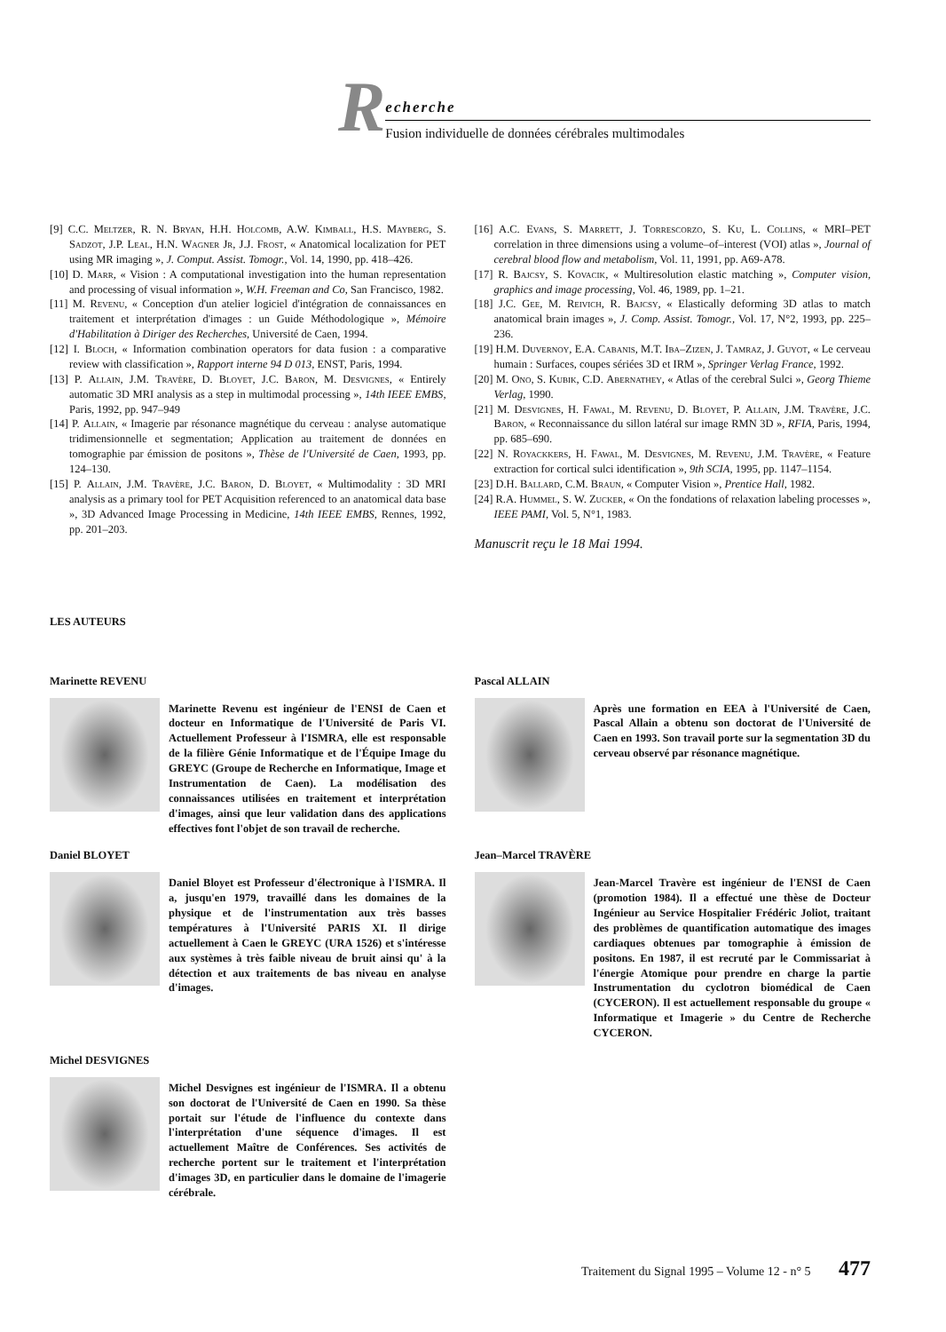R
echerche
Fusion individuelle de données cérébrales multimodales
[9] C.C. Meltzer, R. N. Bryan, H.H. Holcomb, A.W. Kimball, H.S. Mayberg, S. Sadzot, J.P. Leal, H.N. Wagner Jr, J.J. Frost, « Anatomical localization for PET using MR imaging », J. Comput. Assist. Tomogr., Vol. 14, 1990, pp. 418–426.
[10] D. Marr, « Vision : A computational investigation into the human representation and processing of visual information », W.H. Freeman and Co, San Francisco, 1982.
[11] M. Revenu, « Conception d'un atelier logiciel d'intégration de connaissances en traitement et interprétation d'images : un Guide Méthodologique », Mémoire d'Habilitation à Diriger des Recherches, Université de Caen, 1994.
[12] I. Bloch, « Information combination operators for data fusion : a comparative review with classification », Rapport interne 94 D 013, ENST, Paris, 1994.
[13] P. Allain, J.M. Travère, D. Bloyet, J.C. Baron, M. Desvignes, « Entirely automatic 3D MRI analysis as a step in multimodal processing », 14th IEEE EMBS, Paris, 1992, pp. 947–949
[14] P. Allain, « Imagerie par résonance magnétique du cerveau : analyse automatique tridimensionnelle et segmentation; Application au traitement de données en tomographie par émission de positons », Thèse de l'Université de Caen, 1993, pp. 124–130.
[15] P. Allain, J.M. Travère, J.C. Baron, D. Bloyet, « Multimodality : 3D MRI analysis as a primary tool for PET Acquisition referenced to an anatomical data base », 3D Advanced Image Processing in Medicine, 14th IEEE EMBS, Rennes, 1992, pp. 201–203.
[16] A.C. Evans, S. Marrett, J. Torrescorzo, S. Ku, L. Collins, « MRI–PET correlation in three dimensions using a volume–of–interest (VOI) atlas », Journal of cerebral blood flow and metabolism, Vol. 11, 1991, pp. A69-A78.
[17] R. Bajcsy, S. Kovacik, « Multiresolution elastic matching », Computer vision, graphics and image processing, Vol. 46, 1989, pp. 1–21.
[18] J.C. Gee, M. Reivich, R. Bajcsy, « Elastically deforming 3D atlas to match anatomical brain images », J. Comp. Assist. Tomogr., Vol. 17, N°2, 1993, pp. 225–236.
[19] H.M. Duvernoy, E.A. Cabanis, M.T. Iba–Zizen, J. Tamraz, J. Guyot, « Le cerveau humain : Surfaces, coupes sériées 3D et IRM », Springer Verlag France, 1992.
[20] M. Ono, S. Kubik, C.D. Abernathey, « Atlas of the cerebral Sulci », Georg Thieme Verlag, 1990.
[21] M. Desvignes, H. Fawal, M. Revenu, D. Bloyet, P. Allain, J.M. Travère, J.C. Baron, « Reconnaissance du sillon latéral sur image RMN 3D », RFIA, Paris, 1994, pp. 685–690.
[22] N. Royackkers, H. Fawal, M. Desvignes, M. Revenu, J.M. Travère, « Feature extraction for cortical sulci identification », 9th SCIA, 1995, pp. 1147–1154.
[23] D.H. Ballard, C.M. Braun, « Computer Vision », Prentice Hall, 1982.
[24] R.A. Hummel, S. W. Zucker, « On the fondations of relaxation labeling processes », IEEE PAMI, Vol. 5, N°1, 1983.
Manuscrit reçu le 18 Mai 1994.
LES AUTEURS
Marinette REVENU
Marinette Revenu est ingénieur de l'ENSI de Caen et docteur en Informatique de l'Université de Paris VI. Actuellement Professeur à l'ISMRA, elle est responsable de la filière Génie Informatique et de l'Équipe Image du GREYC (Groupe de Recherche en Informatique, Image et Instrumentation de Caen). La modélisation des connaissances utilisées en traitement et interprétation d'images, ainsi que leur validation dans des applications effectives font l'objet de son travail de recherche.
Pascal ALLAIN
Après une formation en EEA à l'Université de Caen, Pascal Allain a obtenu son doctorat de l'Université de Caen en 1993. Son travail porte sur la segmentation 3D du cerveau observé par résonance magnétique.
Daniel BLOYET
Daniel Bloyet est Professeur d'électronique à l'ISMRA. Il a, jusqu'en 1979, travaillé dans les domaines de la physique et de l'instrumentation aux très basses températures à l'Université PARIS XI. Il dirige actuellement à Caen le GREYC (URA 1526) et s'intéresse aux systèmes à très faible niveau de bruit ainsi qu' à la détection et aux traitements de bas niveau en analyse d'images.
Jean–Marcel TRAVÈRE
Jean-Marcel Travère est ingénieur de l'ENSI de Caen (promotion 1984). Il a effectué une thèse de Docteur Ingénieur au Service Hospitalier Frédéric Joliot, traitant des problèmes de quantification automatique des images cardiaques obtenues par tomographie à émission de positons. En 1987, il est recruté par le Commissariat à l'énergie Atomique pour prendre en charge la partie Instrumentation du cyclotron biomédical de Caen (CYCERON). Il est actuellement responsable du groupe « Informatique et Imagerie » du Centre de Recherche CYCERON.
Michel DESVIGNES
Michel Desvignes est ingénieur de l'ISMRA. Il a obtenu son doctorat de l'Université de Caen en 1990. Sa thèse portait sur l'étude de l'influence du contexte dans l'interprétation d'une séquence d'images. Il est actuellement Maître de Conférences. Ses activités de recherche portent sur le traitement et l'interprétation d'images 3D, en particulier dans le domaine de l'imagerie cérébrale.
Traitement du Signal 1995 – Volume 12 - n° 5 477